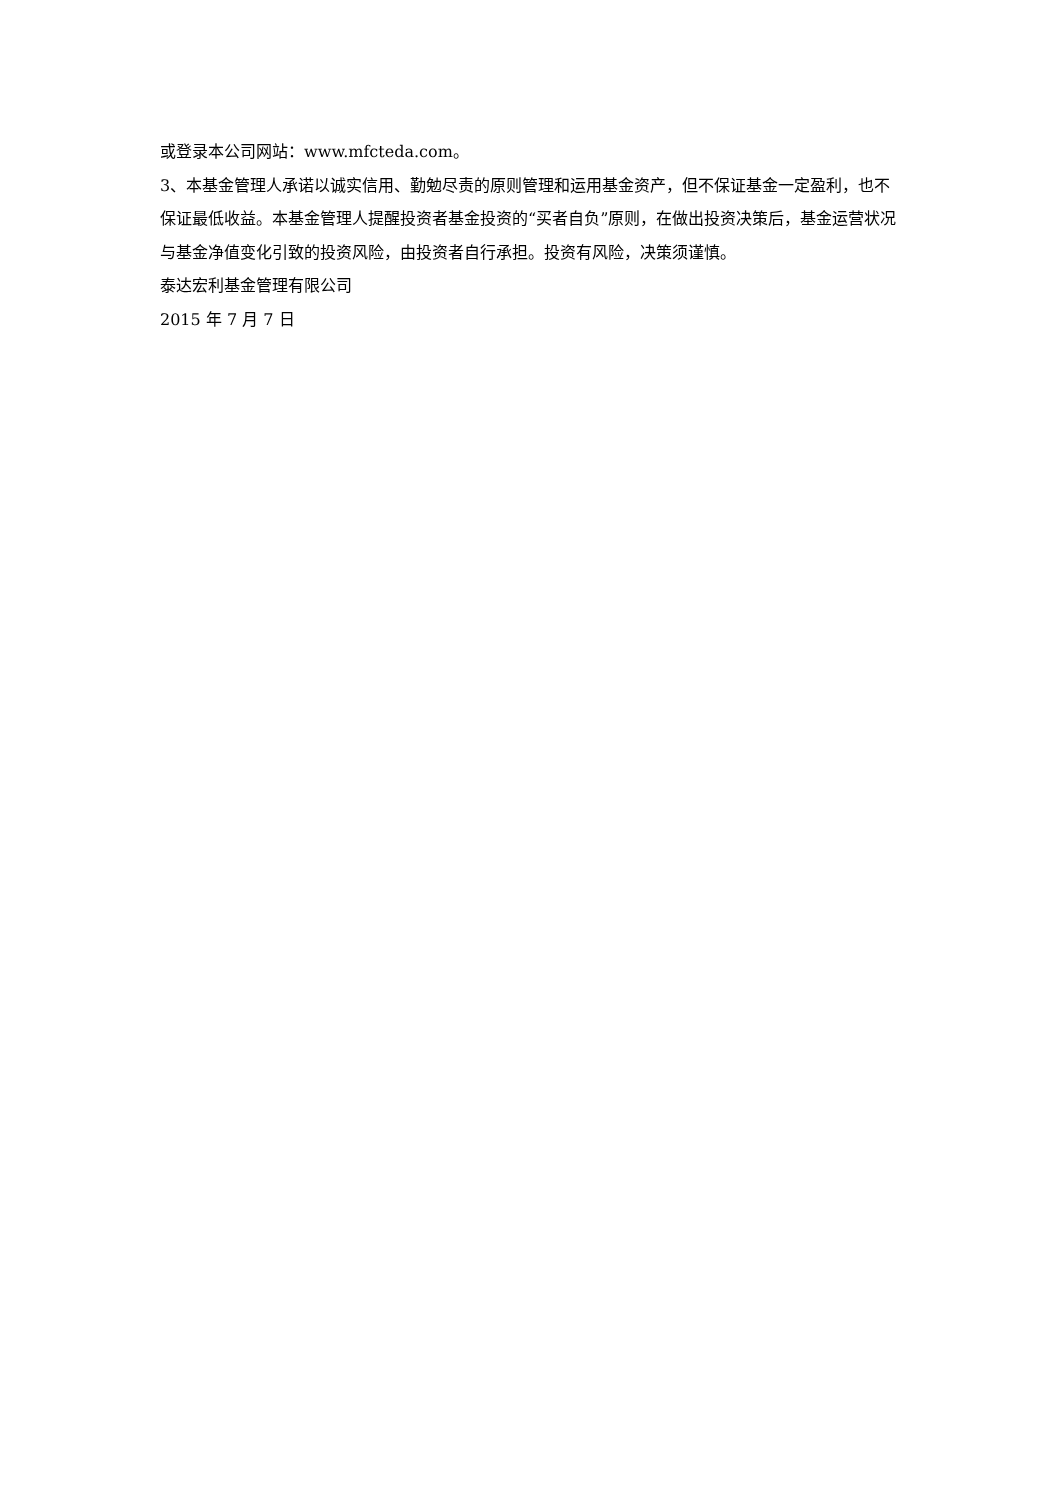或登录本公司网站：www.mfcteda.com。
3、本基金管理人承诺以诚实信用、勤勉尽责的原则管理和运用基金资产，但不保证基金一定盈利，也不保证最低收益。本基金管理人提醒投资者基金投资的“买者自负”原则，在做出投资决策后，基金运营状况与基金净值变化引致的投资风险，由投资者自行承担。投资有风险，决策须谨慎。
泰达宏利基金管理有限公司
2015 年 7 月 7 日